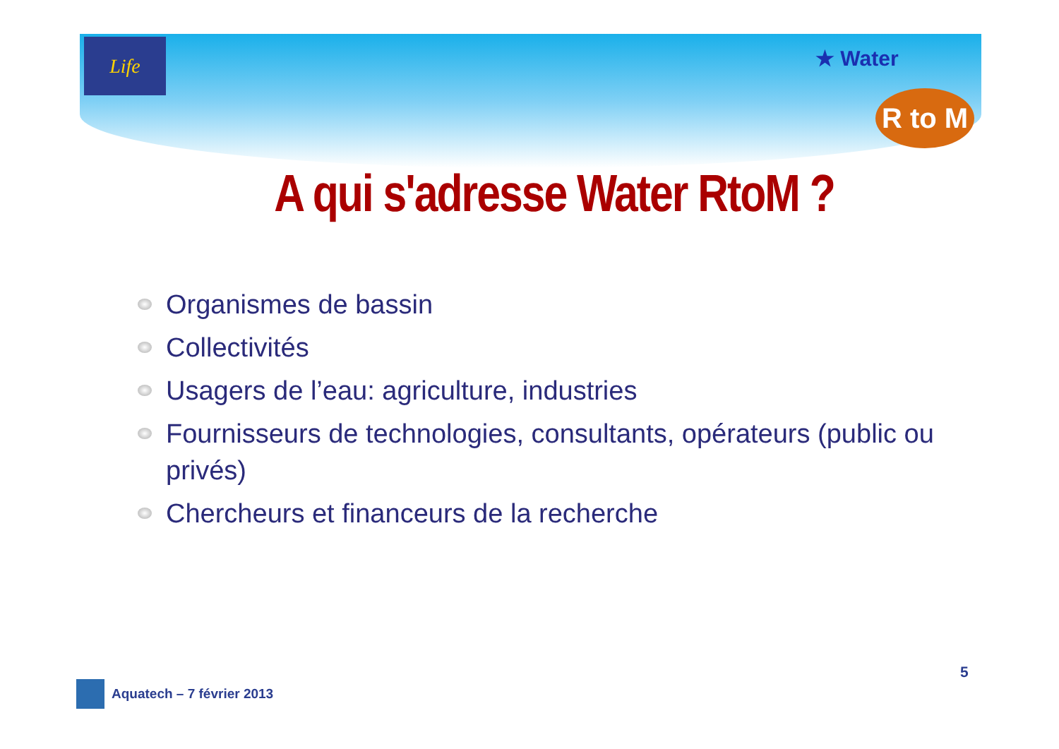Life
★ Water
R to M
A qui s'adresse Water RtoM ?
Organismes de bassin
Collectivités
Usagers de l’eau: agriculture, industries
Fournisseurs de technologies, consultants, opérateurs (public ou privés)
Chercheurs et financeurs de la recherche
5
Aquatech – 7 février 2013